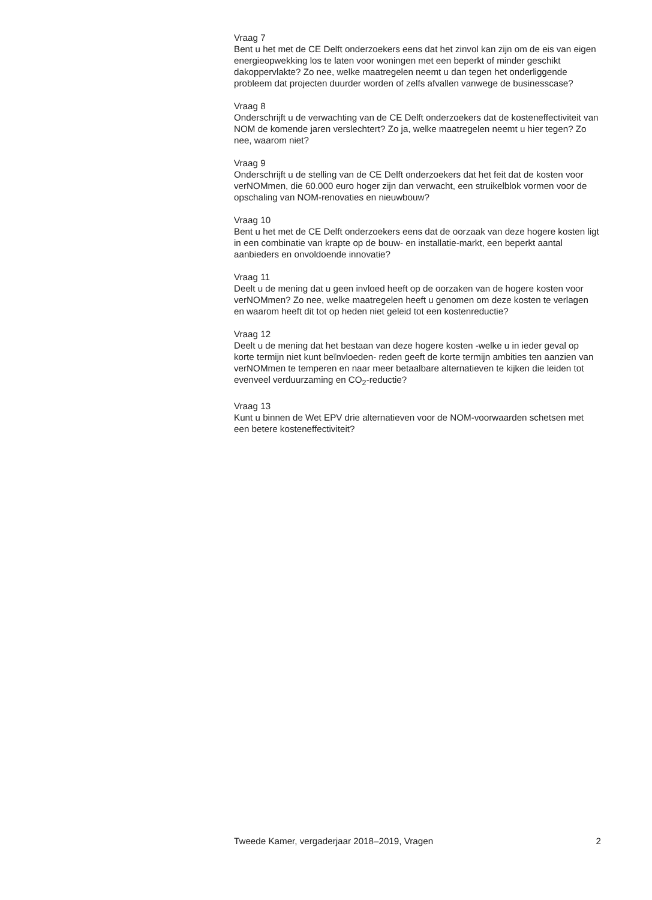Vraag 7
Bent u het met de CE Delft onderzoekers eens dat het zinvol kan zijn om de eis van eigen energieopwekking los te laten voor woningen met een beperkt of minder geschikt dakoppervlakte? Zo nee, welke maatregelen neemt u dan tegen het onderliggende probleem dat projecten duurder worden of zelfs afvallen vanwege de businesscase?
Vraag 8
Onderschrijft u de verwachting van de CE Delft onderzoekers dat de kosteneffectiviteit van NOM de komende jaren verslechtert? Zo ja, welke maatregelen neemt u hier tegen? Zo nee, waarom niet?
Vraag 9
Onderschrijft u de stelling van de CE Delft onderzoekers dat het feit dat de kosten voor verNOMmen, die 60.000 euro hoger zijn dan verwacht, een struikelblok vormen voor de opschaling van NOM-renovaties en nieuwbouw?
Vraag 10
Bent u het met de CE Delft onderzoekers eens dat de oorzaak van deze hogere kosten ligt in een combinatie van krapte op de bouw- en installatie-markt, een beperkt aantal aanbieders en onvoldoende innovatie?
Vraag 11
Deelt u de mening dat u geen invloed heeft op de oorzaken van de hogere kosten voor verNOMmen? Zo nee, welke maatregelen heeft u genomen om deze kosten te verlagen en waarom heeft dit tot op heden niet geleid tot een kostenreductie?
Vraag 12
Deelt u de mening dat het bestaan van deze hogere kosten -welke u in ieder geval op korte termijn niet kunt beïnvloeden- reden geeft de korte termijn ambities ten aanzien van verNOMmen te temperen en naar meer betaalbare alternatieven te kijken die leiden tot evenveel verduurzaming en CO<sub>2</sub>-reductie?
Vraag 13
Kunt u binnen de Wet EPV drie alternatieven voor de NOM-voorwaarden schetsen met een betere kosteneffectiviteit?
Tweede Kamer, vergaderjaar 2018–2019, Vragen 2